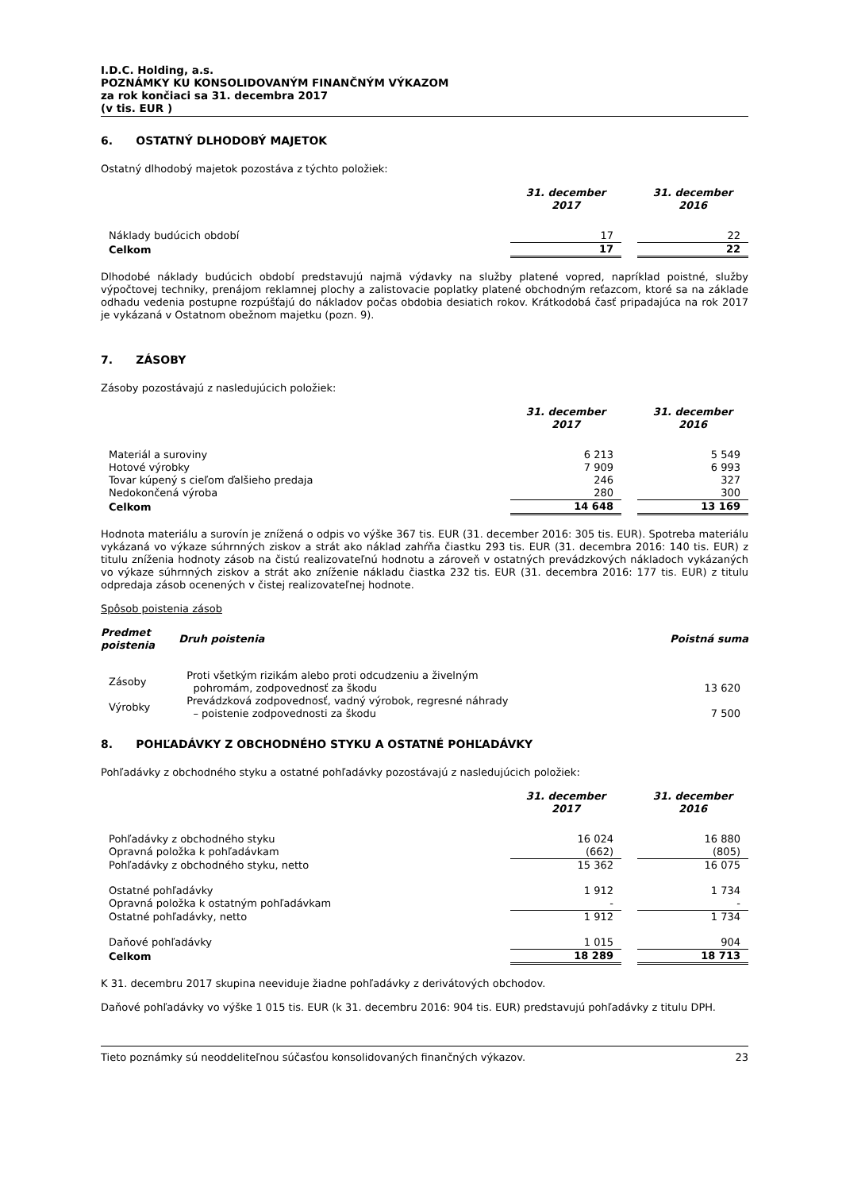I.D.C. Holding, a.s.
POZNÁMKY KU KONSOLIDOVANÝM FINANČNÝM VÝKAZOM
za rok končiaci sa 31. decembra 2017
(v tis. EUR )
6. OSTATNÝ DLHODOBÝ MAJETOK
Ostatný dlhodobý majetok pozostáva z týchto položiek:
| | 31. december 2017 | | 31. december 2016 |
| --- | --- | --- | --- |
| Náklady budúcich období | 17 | | 22 |
| Celkom | 17 | | 22 |
Dlhodobé náklady budúcich období predstavujú najmä výdavky na služby platené vopred, napríklad poistné, služby výpočtovej techniky, prenájom reklamnej plochy a zalistovacie poplatky platené obchodným reťazcom, ktoré sa na základe odhadu vedenia postupne rozpúšťajú do nákladov počas obdobia desiatich rokov. Krátkodobá časť pripadajúca na rok 2017 je vykázaná v Ostatnom obežnom majetku (pozn. 9).
7. ZÁSOBY
Zásoby pozostávajú z nasledujúcich položiek:
| | 31. december 2017 | | 31. december 2016 |
| --- | --- | --- | --- |
| Materiál a suroviny | 6 213 | | 5 549 |
| Hotové výrobky | 7 909 | | 6 993 |
| Tovar kúpený s cieľom ďalšieho predaja | 246 | | 327 |
| Nedokončená výroba | 280 | | 300 |
| Celkom | 14 648 | | 13 169 |
Hodnota materiálu a surovín je znížená o odpis vo výške 367 tis. EUR (31. december 2016: 305 tis. EUR). Spotreba materiálu vykázaná vo výkaze súhrnných ziskov a strát ako náklad zahŕňa čiastku 293 tis. EUR (31. decembra 2016: 140 tis. EUR) z titulu zníženia hodnoty zásob na čistú realizovateľnú hodnotu a zároveň v ostatných prevádzkových nákladoch vykázaných vo výkaze súhrnných ziskov a strát ako zníženie nákladu čiastka 232 tis. EUR (31. decembra 2016: 177 tis. EUR) z titulu odpredaja zásob ocenených v čistej realizovateľnej hodnote.
Spôsob poistenia zásob
| Predmet poistenia | Druh poistenia | Poistná suma |
| --- | --- | --- |
| Zásoby | Proti všetkým rizikám alebo proti odcudzeniu a živelným pohromám, zodpovednosť za škodu | 13 620 |
| Výrobky | Prevádzková zodpovednosť, vadný výrobok, regresné náhrady – poistenie zodpovednosti za škodu | 7 500 |
8. POHĽADÁVKY Z OBCHODNÉHO STYKU A OSTATNÉ POHĽADÁVKY
Pohľadávky z obchodného styku a ostatné pohľadávky pozostávajú z nasledujúcich položiek:
| | 31. december 2017 | | 31. december 2016 |
| --- | --- | --- | --- |
| Pohľadávky z obchodného styku | 16 024 | | 16 880 |
| Opravná položka k pohľadávkam | (662) | | (805) |
| Pohľadávky z obchodného styku, netto | 15 362 | | 16 075 |
| Ostatné pohľadávky | 1 912 | | 1 734 |
| Opravná položka k ostatným pohľadávkam | - | | - |
| Ostatné pohľadávky, netto | 1 912 | | 1 734 |
| Daňové pohľadávky | 1 015 | | 904 |
| Celkom | 18 289 | | 18 713 |
K 31. decembru 2017 skupina neeviduje žiadne pohľadávky z derivátových obchodov.
Daňové pohľadávky vo výške 1 015 tis. EUR (k 31. decembru 2016: 904 tis. EUR) predstavujú pohľadávky z titulu DPH.
Tieto poznámky sú neoddeliteľnou súčasťou konsolidovaných finančných výkazov. 23